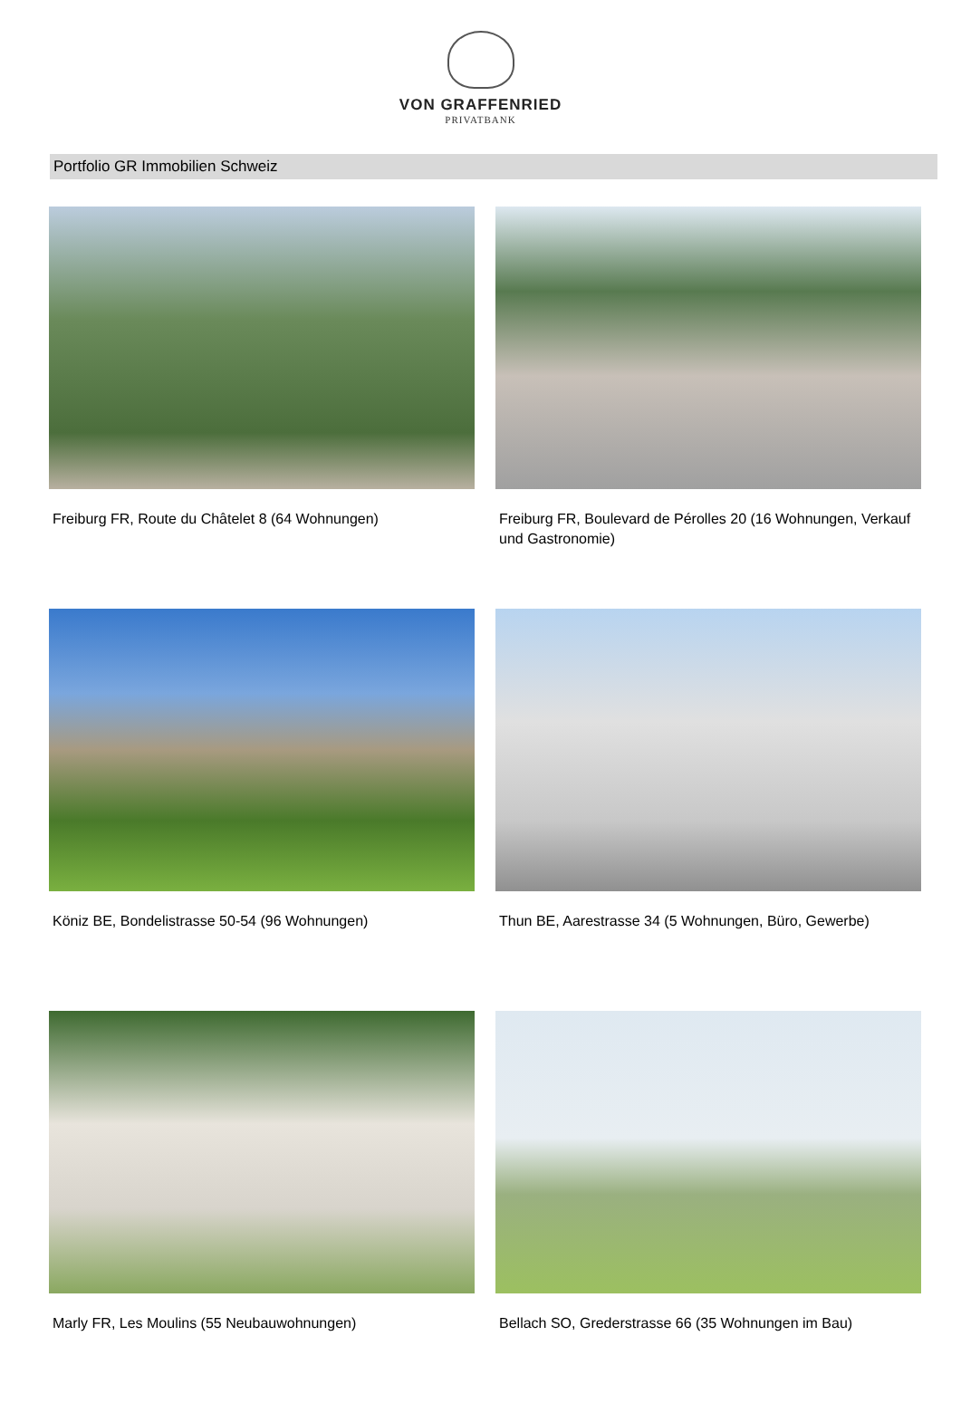VON GRAFFENRIED
PRIVATBANK
Portfolio GR Immobilien Schweiz
Freiburg FR, Route du Châtelet 8 (64 Wohnungen)
Freiburg FR, Boulevard de Pérolles 20 (16 Wohnungen, Verkauf und Gastronomie)
Köniz BE, Bondelistrasse 50-54 (96 Wohnungen)
Thun BE, Aarestrasse 34 (5 Wohnungen, Büro, Gewerbe)
Marly FR, Les Moulins (55 Neubauwohnungen)
Bellach SO, Grederstrasse 66 (35 Wohnungen im Bau)